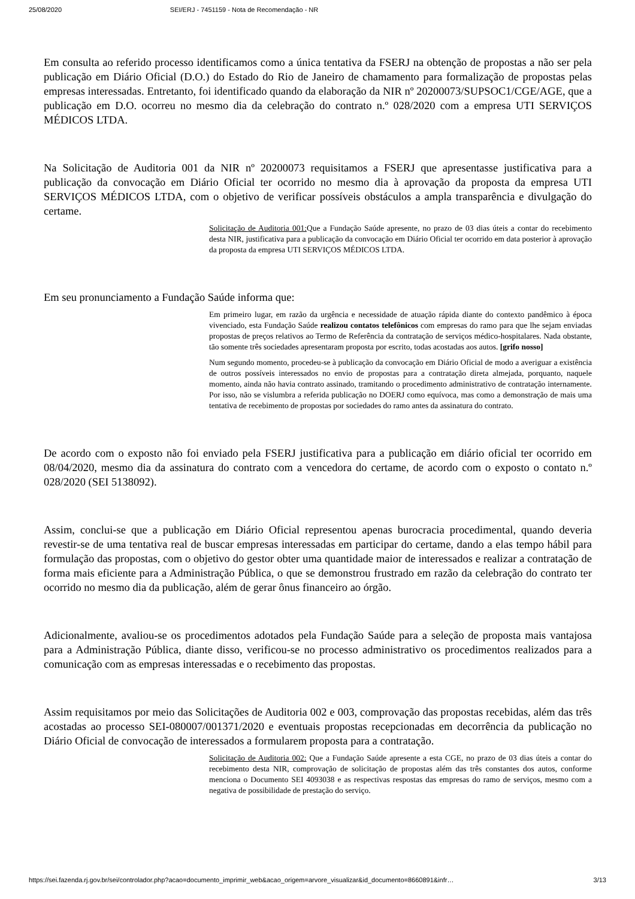25/08/2020 SEI/ERJ - 7451159 - Nota de Recomendação - NR
Em consulta ao referido processo identificamos como a única tentativa da FSERJ na obtenção de propostas a não ser pela publicação em Diário Oficial (D.O.) do Estado do Rio de Janeiro de chamamento para formalização de propostas pelas empresas interessadas. Entretanto, foi identificado quando da elaboração da NIR nº 20200073/SUPSOC1/CGE/AGE, que a publicação em D.O. ocorreu no mesmo dia da celebração do contrato n.º 028/2020 com a empresa UTI SERVIÇOS MÉDICOS LTDA.
Na Solicitação de Auditoria 001 da NIR nº 20200073 requisitamos a FSERJ que apresentasse justificativa para a publicação da convocação em Diário Oficial ter ocorrido no mesmo dia à aprovação da proposta da empresa UTI SERVIÇOS MÉDICOS LTDA, com o objetivo de verificar possíveis obstáculos a ampla transparência e divulgação do certame.
Solicitação de Auditoria 001: Que a Fundação Saúde apresente, no prazo de 03 dias úteis a contar do recebimento desta NIR, justificativa para a publicação da convocação em Diário Oficial ter ocorrido em data posterior à aprovação da proposta da empresa UTI SERVIÇOS MÉDICOS LTDA.
Em seu pronunciamento a Fundação Saúde informa que:
Em primeiro lugar, em razão da urgência e necessidade de atuação rápida diante do contexto pandêmico à época vivenciado, esta Fundação Saúde realizou contatos telefônicos com empresas do ramo para que lhe sejam enviadas propostas de preços relativos ao Termo de Referência da contratação de serviços médico-hospitalares. Nada obstante, tão somente três sociedades apresentaram proposta por escrito, todas acostadas aos autos. [grifo nosso]
Num segundo momento, procedeu-se à publicação da convocação em Diário Oficial de modo a averiguar a existência de outros possíveis interessados no envio de propostas para a contratação direta almejada, porquanto, naquele momento, ainda não havia contrato assinado, tramitando o procedimento administrativo de contratação internamente. Por isso, não se vislumbra a referida publicação no DOERJ como equívoca, mas como a demonstração de mais uma tentativa de recebimento de propostas por sociedades do ramo antes da assinatura do contrato.
De acordo com o exposto não foi enviado pela FSERJ justificativa para a publicação em diário oficial ter ocorrido em 08/04/2020, mesmo dia da assinatura do contrato com a vencedora do certame, de acordo com o exposto o contato n.º 028/2020 (SEI 5138092).
Assim, conclui-se que a publicação em Diário Oficial representou apenas burocracia procedimental, quando deveria revestir-se de uma tentativa real de buscar empresas interessadas em participar do certame, dando a elas tempo hábil para formulação das propostas, com o objetivo do gestor obter uma quantidade maior de interessados e realizar a contratação de forma mais eficiente para a Administração Pública, o que se demonstrou frustrado em razão da celebração do contrato ter ocorrido no mesmo dia da publicação, além de gerar ônus financeiro ao órgão.
Adicionalmente, avaliou-se os procedimentos adotados pela Fundação Saúde para a seleção de proposta mais vantajosa para a Administração Pública, diante disso, verificou-se no processo administrativo os procedimentos realizados para a comunicação com as empresas interessadas e o recebimento das propostas.
Assim requisitamos por meio das Solicitações de Auditoria 002 e 003, comprovação das propostas recebidas, além das três acostadas ao processo SEI-080007/001371/2020 e eventuais propostas recepcionadas em decorrência da publicação no Diário Oficial de convocação de interessados a formularem proposta para a contratação.
Solicitação de Auditoria 002: Que a Fundação Saúde apresente a esta CGE, no prazo de 03 dias úteis a contar do recebimento desta NIR, comprovação de solicitação de propostas além das três constantes dos autos, conforme menciona o Documento SEI 4093038 e as respectivas respostas das empresas do ramo de serviços, mesmo com a negativa de possibilidade de prestação do serviço.
https://sei.fazenda.rj.gov.br/sei/controlador.php?acao=documento_imprimir_web&acao_origem=arvore_visualizar&id_documento=8660891&infr… 3/13